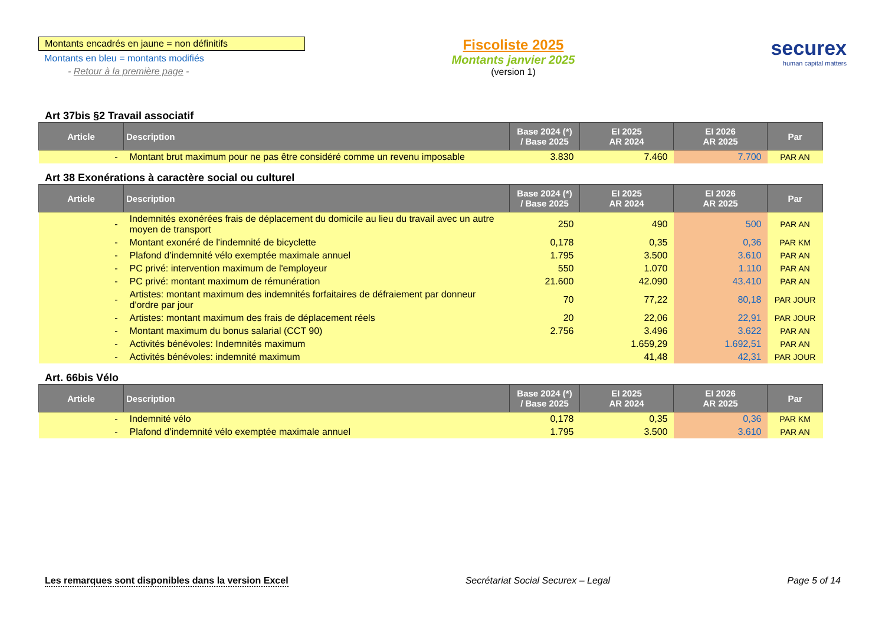Montants encadrés en jaune = non définitifs
Montants en bleu = montants modifiés
- Retour à la première page -
Fiscoliste 2025
Montants janvier 2025
(version 1)
securex
human capital matters
Art 37bis §2 Travail associatif
| Article | Description | Base 2024 (*) / Base 2025 | EI 2025 AR 2024 | EI 2026 AR 2025 | Par |
| --- | --- | --- | --- | --- | --- |
| - | Montant brut maximum pour ne pas être considéré comme un revenu imposable | 3.830 | 7.460 | 7.700 | PAR AN |
Art 38 Exonérations à caractère social ou culturel
| Article | Description | Base 2024 (*) / Base 2025 | EI 2025 AR 2024 | EI 2026 AR 2025 | Par |
| --- | --- | --- | --- | --- | --- |
| - | Indemnités exonérées frais de déplacement du domicile au lieu du travail avec un autre moyen de transport | 250 | 490 | 500 | PAR AN |
| - | Montant exonéré de l'indemnité de bicyclette | 0,178 | 0,35 | 0,36 | PAR KM |
| - | Plafond d’indemnité vélo exemptée maximale annuel | 1.795 | 3.500 | 3.610 | PAR AN |
| - | PC privé: intervention maximum de l'employeur | 550 | 1.070 | 1.110 | PAR AN |
| - | PC privé: montant maximum de rémunération | 21.600 | 42.090 | 43.410 | PAR AN |
| - | Artistes: montant maximum des indemnités forfaitaires de défraiement par donneur d'ordre par jour | 70 | 77,22 | 80,18 | PAR JOUR |
| - | Artistes: montant maximum des frais de déplacement réels | 20 | 22,06 | 22,91 | PAR JOUR |
| - | Montant maximum du bonus salarial (CCT 90) | 2.756 | 3.496 | 3.622 | PAR AN |
| - | Activités bénévoles: Indemnités maximum | | 1.659,29 | 1.692,51 | PAR AN |
| - | Activités bénévoles: indemnité maximum | | 41,48 | 42,31 | PAR JOUR |
Art. 66bis Vélo
| Article | Description | Base 2024 (*) / Base 2025 | EI 2025 AR 2024 | EI 2026 AR 2025 | Par |
| --- | --- | --- | --- | --- | --- |
| - | Indemnité vélo | 0,178 | 0,35 | 0,36 | PAR KM |
| - | Plafond d’indemnité vélo exemptée maximale annuel | 1.795 | 3.500 | 3.610 | PAR AN |
Les remarques sont disponibles dans la version Excel Secrétariat Social Securex – Legal Page 5 of 14